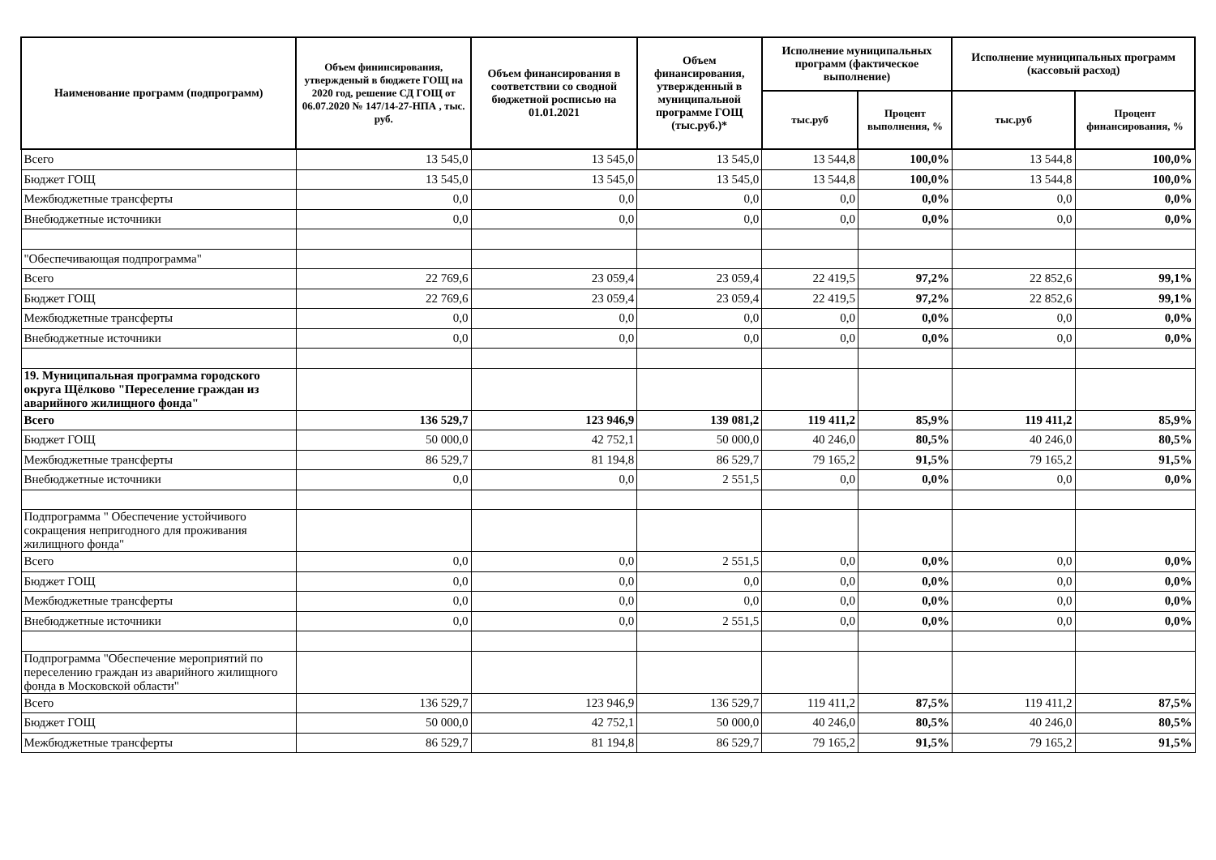| Наименование программ (подпрограмм) | Объем фининсирования, утвержденый в бюджете ГОЩ на 2020 год, решение СД ГОЩ от 06.07.2020 № 147/14-27-НПА , тыс. руб. | Объем финансирования в соответствии со сводной бюджетной росписью на 01.01.2021 | Объем финансирования, утвержденный в муниципальной программе ГОЩ (тыс.руб.)* | Исполнение муниципальных программ (фактическое выполнение) | | Исполнение муниципальных программ (кассовый расход) | |
| --- | --- | --- | --- | --- | --- | --- | --- |
| | | | | тыс.руб | Процент выполнения, % | тыс.руб | Процент финансирования, % |
| Всего | 13 545,0 | 13 545,0 | 13 545,0 | 13 544,8 | 100,0% | 13 544,8 | 100,0% |
| Бюджет ГОЩ | 13 545,0 | 13 545,0 | 13 545,0 | 13 544,8 | 100,0% | 13 544,8 | 100,0% |
| Межбюджетные трансферты | 0,0 | 0,0 | 0,0 | 0,0 | 0,0% | 0,0 | 0,0% |
| Внебюджетные источники | 0,0 | 0,0 | 0,0 | 0,0 | 0,0% | 0,0 | 0,0% |
| "Обеспечивающая подпрограмма" | | | | | | | |
| Всего | 22 769,6 | 23 059,4 | 23 059,4 | 22 419,5 | 97,2% | 22 852,6 | 99,1% |
| Бюджет ГОЩ | 22 769,6 | 23 059,4 | 23 059,4 | 22 419,5 | 97,2% | 22 852,6 | 99,1% |
| Межбюджетные трансферты | 0,0 | 0,0 | 0,0 | 0,0 | 0,0% | 0,0 | 0,0% |
| Внебюджетные источники | 0,0 | 0,0 | 0,0 | 0,0 | 0,0% | 0,0 | 0,0% |
| 19. Муниципальная программа городского округа Щёлково "Переселение граждан из аварийного жилищного фонда" | | | | | | | |
| Всего | 136 529,7 | 123 946,9 | 139 081,2 | 119 411,2 | 85,9% | 119 411,2 | 85,9% |
| Бюджет ГОЩ | 50 000,0 | 42 752,1 | 50 000,0 | 40 246,0 | 80,5% | 40 246,0 | 80,5% |
| Межбюджетные трансферты | 86 529,7 | 81 194,8 | 86 529,7 | 79 165,2 | 91,5% | 79 165,2 | 91,5% |
| Внебюджетные источники | 0,0 | 0,0 | 2 551,5 | 0,0 | 0,0% | 0,0 | 0,0% |
| Подпрограмма " Обеспечение устойчивого сокращения непригодного для проживания жилищного фонда" | | | | | | | |
| Всего | 0,0 | 0,0 | 2 551,5 | 0,0 | 0,0% | 0,0 | 0,0% |
| Бюджет ГОЩ | 0,0 | 0,0 | 0,0 | 0,0 | 0,0% | 0,0 | 0,0% |
| Межбюджетные трансферты | 0,0 | 0,0 | 0,0 | 0,0 | 0,0% | 0,0 | 0,0% |
| Внебюджетные источники | 0,0 | 0,0 | 2 551,5 | 0,0 | 0,0% | 0,0 | 0,0% |
| Подпрограмма "Обеспечение мероприятий по переселению граждан из аварийного жилищного фонда в Московской области" | | | | | | | |
| Всего | 136 529,7 | 123 946,9 | 136 529,7 | 119 411,2 | 87,5% | 119 411,2 | 87,5% |
| Бюджет ГОЩ | 50 000,0 | 42 752,1 | 50 000,0 | 40 246,0 | 80,5% | 40 246,0 | 80,5% |
| Межбюджетные трансферты | 86 529,7 | 81 194,8 | 86 529,7 | 79 165,2 | 91,5% | 79 165,2 | 91,5% |